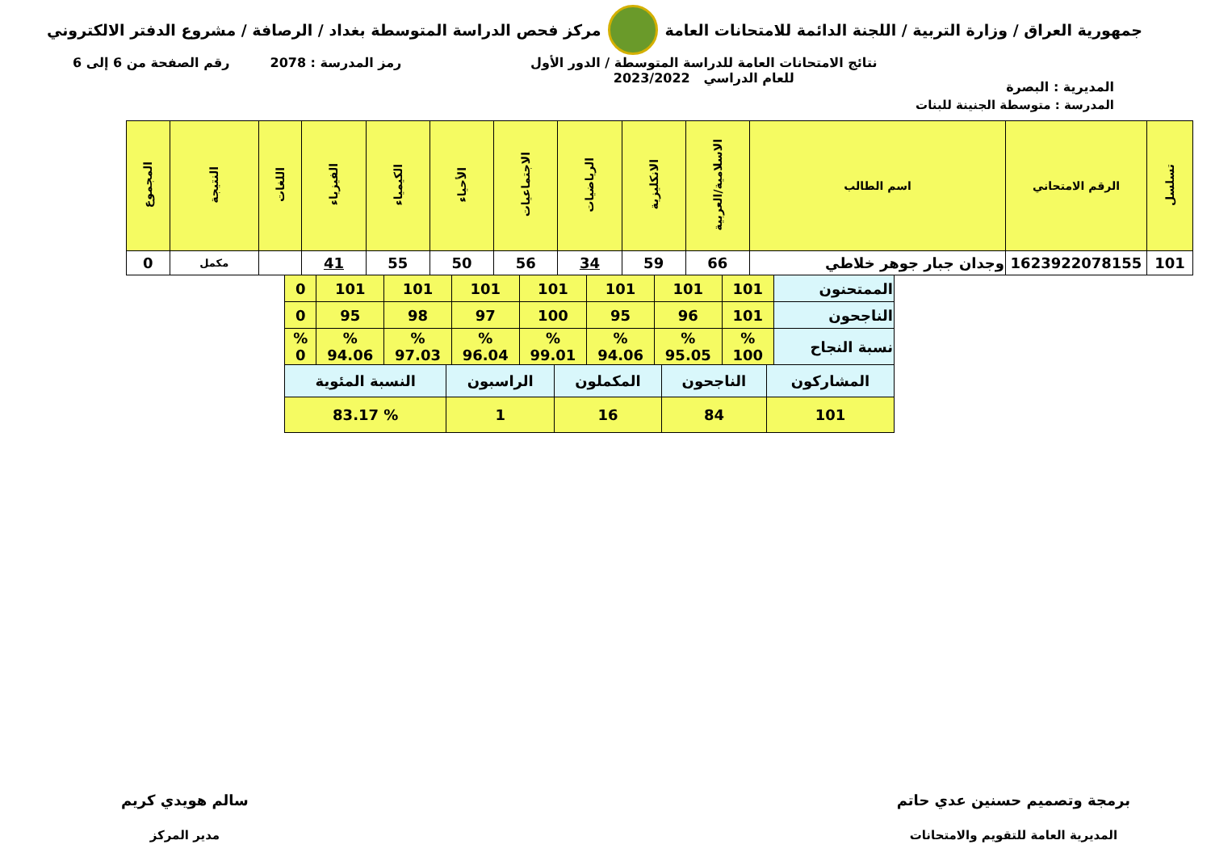جمهورية العراق / وزارة التربية / اللجنة الدائمة للامتحانات العامة
مركز فحص الدراسة المتوسطة بغداد / الرصافة / مشروع الدفتر الالكتروني
المديرية : البصرة
نتائج الامتحانات العامة للدراسة المتوسطة / الدور الأول
للعام الدراسي 2023/2022
رمز المدرسة : 2078 رقم الصفحة من 6 إلى 6
المدرسة : متوسطة الجنينة للبنات
| تسلسل | الرقم الامتحاني | اسم الطالب | الاسلامية/العربية | الانكليزية | الرياضيات | الاجتماعيات | الأحياء | الكيمياء | الفيزياء | اللغات | النتيجة | المجموع |
| --- | --- | --- | --- | --- | --- | --- | --- | --- | --- | --- | --- | --- |
| 101 | 1623922078155 | وجدان جبار جوهر خلاطي | 66 | 59 | 34 | 56 | 50 | 55 | 41 | | مكمل | 0 |
| الممتحنون | 101 | 101 | 101 | 101 | 101 | 101 | 101 | 0 |
| الناجحون | 101 | 96 | 95 | 100 | 97 | 98 | 95 | 0 |
| نسبة النجاح | % 100 | % 95.05 | % 94.06 | % 99.01 | % 96.04 | % 97.03 | % 94.06 | % 0 |
| المشاركون | الناجحون | المكملون | الراسبون | النسبة المئوية |
| 101 | 84 | 16 | 1 | % 83.17 |
برمجة وتصميم حسنين عدي حاتم
المديرية العامة للتقويم والامتحانات
سالم هويدي كريم
مدير المركز